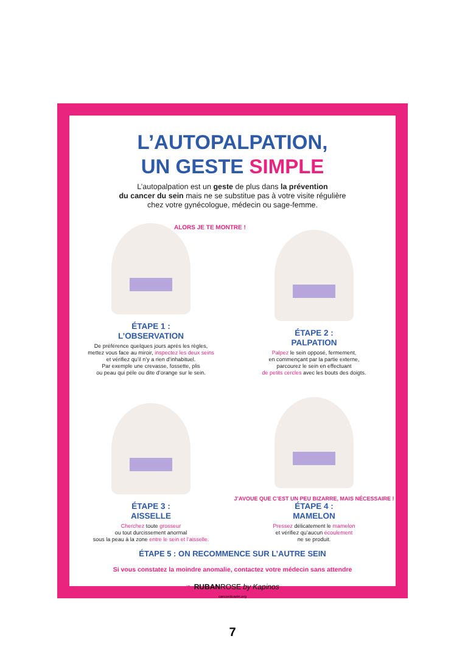L’AUTOPALPATION,
UN GESTE SIMPLE
L’autopalpation est un geste de plus dans la prévention
du cancer du sein mais ne se substitue pas à votre visite régulière
chez votre gynécologue, médecin ou sage-femme.
ALORS JE TE MONTRE !
ÉTAPE 1 :
L’OBSERVATION
De préférence quelques jours après les règles,
mettez vous face au miroir, inspectez les deux seins
et vérifiez qu’il n’y a rien d’inhabituel.
Par exemple une crevasse, fossette, plis
ou peau qui pèle ou dite d’orange sur le sein.
ÉTAPE 2 :
PALPATION
Palpez le sein opposé, fermement,
en commençant par la partie externe,
parcourez le sein en effectuant
de petits cercles avec les bouts des doigts.
ÉTAPE 3 :
AISSELLE
Cherchez toute grosseur
ou tout durcissement anormal
sous la peau à la zone entre le sein et l’aisselle.
J’AVOUE QUE C’EST UN PEU BIZARRE, MAIS NÉCESSAIRE !
ÉTAPE 4 :
MAMELON
Pressez délicatement le mamelon
et vérifiez qu’aucun écoulement
ne se produit.
ÉTAPE 5 : ON RECOMMENCE SUR L’AUTRE SEIN
Si vous constatez la moindre anomalie, contactez votre médecin sans attendre
❧ RUBANROSE by Kapinos
cancerdusein.org
7